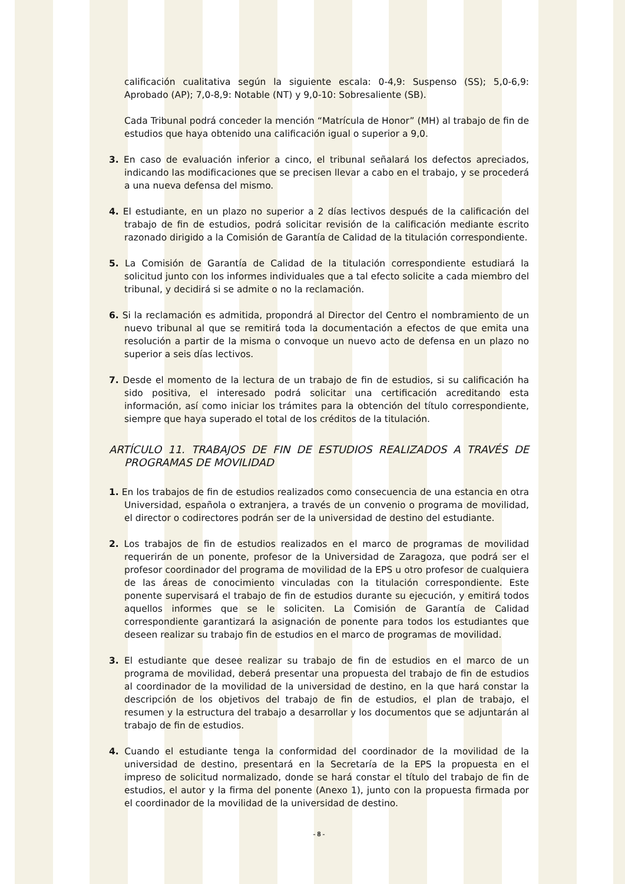calificación cualitativa según la siguiente escala: 0-4,9: Suspenso (SS); 5,0-6,9: Aprobado (AP); 7,0-8,9: Notable (NT) y 9,0-10: Sobresaliente (SB).
Cada Tribunal podrá conceder la mención “Matrícula de Honor” (MH) al trabajo de fin de estudios que haya obtenido una calificación igual o superior a 9,0.
3. En caso de evaluación inferior a cinco, el tribunal señalará los defectos apreciados, indicando las modificaciones que se precisen llevar a cabo en el trabajo, y se procederá a una nueva defensa del mismo.
4. El estudiante, en un plazo no superior a 2 días lectivos después de la calificación del trabajo de fin de estudios, podrá solicitar revisión de la calificación mediante escrito razonado dirigido a la Comisión de Garantía de Calidad de la titulación correspondiente.
5. La Comisión de Garantía de Calidad de la titulación correspondiente estudiará la solicitud junto con los informes individuales que a tal efecto solicite a cada miembro del tribunal, y decidirá si se admite o no la reclamación.
6. Si la reclamación es admitida, propondrá al Director del Centro el nombramiento de un nuevo tribunal al que se remitirá toda la documentación a efectos de que emita una resolución a partir de la misma o convoque un nuevo acto de defensa en un plazo no superior a seis días lectivos.
7. Desde el momento de la lectura de un trabajo de fin de estudios, si su calificación ha sido positiva, el interesado podrá solicitar una certificación acreditando esta información, así como iniciar los trámites para la obtención del título correspondiente, siempre que haya superado el total de los créditos de la titulación.
ARTÍCULO 11. TRABAJOS DE FIN DE ESTUDIOS REALIZADOS A TRAVÉS DE PROGRAMAS DE MOVILIDAD
1. En los trabajos de fin de estudios realizados como consecuencia de una estancia en otra Universidad, española o extranjera, a través de un convenio o programa de movilidad, el director o codirectores podrán ser de la universidad de destino del estudiante.
2. Los trabajos de fin de estudios realizados en el marco de programas de movilidad requerirán de un ponente, profesor de la Universidad de Zaragoza, que podrá ser el profesor coordinador del programa de movilidad de la EPS u otro profesor de cualquiera de las áreas de conocimiento vinculadas con la titulación correspondiente. Este ponente supervisará el trabajo de fin de estudios durante su ejecución, y emitirá todos aquellos informes que se le soliciten. La Comisión de Garantía de Calidad correspondiente garantizará la asignación de ponente para todos los estudiantes que deseen realizar su trabajo fin de estudios en el marco de programas de movilidad.
3. El estudiante que desee realizar su trabajo de fin de estudios en el marco de un programa de movilidad, deberá presentar una propuesta del trabajo de fin de estudios al coordinador de la movilidad de la universidad de destino, en la que hará constar la descripción de los objetivos del trabajo de fin de estudios, el plan de trabajo, el resumen y la estructura del trabajo a desarrollar y los documentos que se adjuntarán al trabajo de fin de estudios.
4. Cuando el estudiante tenga la conformidad del coordinador de la movilidad de la universidad de destino, presentará en la Secretaría de la EPS la propuesta en el impreso de solicitud normalizado, donde se hará constar el título del trabajo de fin de estudios, el autor y la firma del ponente (Anexo 1), junto con la propuesta firmada por el coordinador de la movilidad de la universidad de destino.
- 8 -